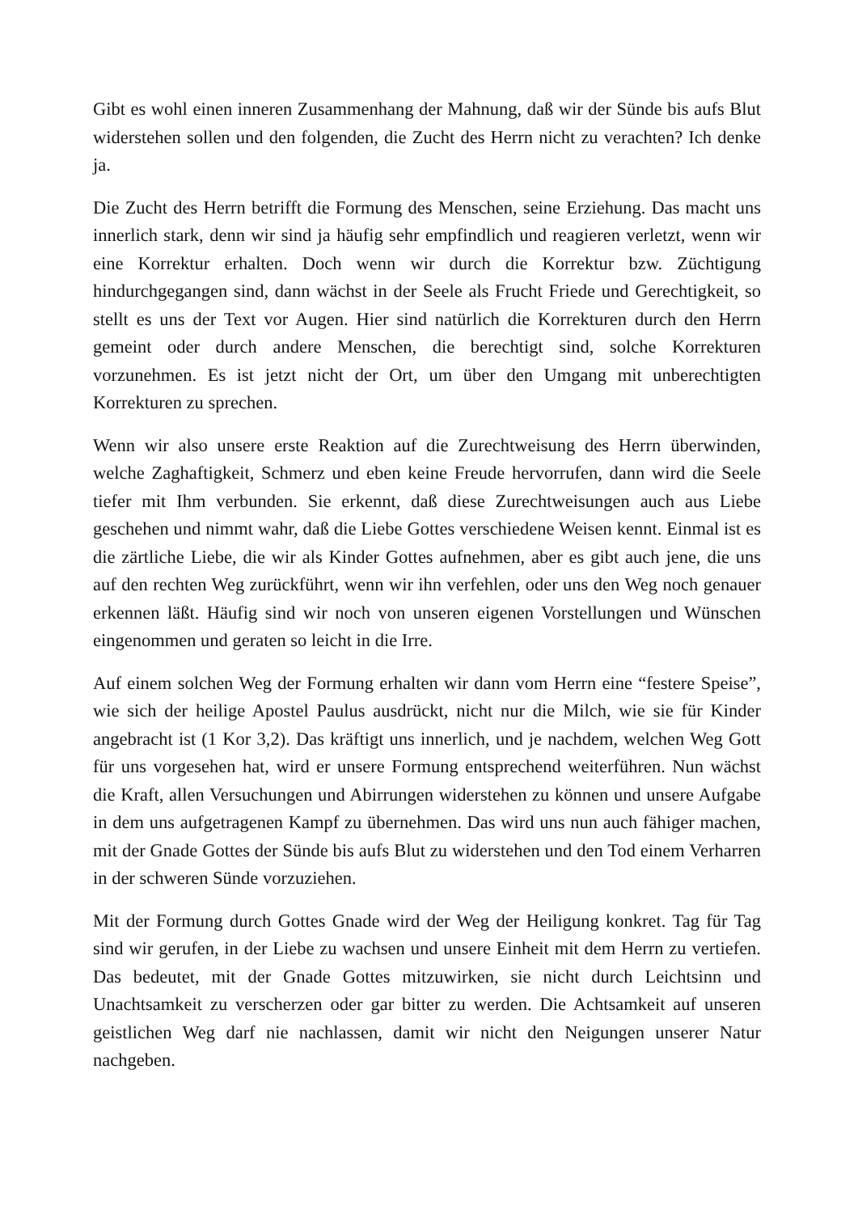Gibt es wohl einen inneren Zusammenhang der Mahnung, daß wir der Sünde bis aufs Blut widerstehen sollen und den folgenden, die Zucht des Herrn nicht zu verachten? Ich denke ja.
Die Zucht des Herrn betrifft die Formung des Menschen, seine Erziehung. Das macht uns innerlich stark, denn wir sind ja häufig sehr empfindlich und reagieren verletzt, wenn wir eine Korrektur erhalten. Doch wenn wir durch die Korrektur bzw. Züchtigung hindurchgegangen sind, dann wächst in der Seele als Frucht Friede und Gerechtigkeit, so stellt es uns der Text vor Augen. Hier sind natürlich die Korrekturen durch den Herrn gemeint oder durch andere Menschen, die berechtigt sind, solche Korrekturen vorzunehmen. Es ist jetzt nicht der Ort, um über den Umgang mit unberechtigten Korrekturen zu sprechen.
Wenn wir also unsere erste Reaktion auf die Zurechtweisung des Herrn überwinden, welche Zaghaftigkeit, Schmerz und eben keine Freude hervorrufen, dann wird die Seele tiefer mit Ihm verbunden. Sie erkennt, daß diese Zurechtweisungen auch aus Liebe geschehen und nimmt wahr, daß die Liebe Gottes verschiedene Weisen kennt. Einmal ist es die zärtliche Liebe, die wir als Kinder Gottes aufnehmen, aber es gibt auch jene, die uns auf den rechten Weg zurückführt, wenn wir ihn verfehlen, oder uns den Weg noch genauer erkennen läßt. Häufig sind wir noch von unseren eigenen Vorstellungen und Wünschen eingenommen und geraten so leicht in die Irre.
Auf einem solchen Weg der Formung erhalten wir dann vom Herrn eine “festere Speise”, wie sich der heilige Apostel Paulus ausdrückt, nicht nur die Milch, wie sie für Kinder angebracht ist (1 Kor 3,2). Das kräftigt uns innerlich, und je nachdem, welchen Weg Gott für uns vorgesehen hat, wird er unsere Formung entsprechend weiterführen. Nun wächst die Kraft, allen Versuchungen und Abirrungen widerstehen zu können und unsere Aufgabe in dem uns aufgetragenen Kampf zu übernehmen. Das wird uns nun auch fähiger machen, mit der Gnade Gottes der Sünde bis aufs Blut zu widerstehen und den Tod einem Verharren in der schweren Sünde vorzuziehen.
Mit der Formung durch Gottes Gnade wird der Weg der Heiligung konkret. Tag für Tag sind wir gerufen, in der Liebe zu wachsen und unsere Einheit mit dem Herrn zu vertiefen. Das bedeutet, mit der Gnade Gottes mitzuwirken, sie nicht durch Leichtsinn und Unachtsamkeit zu verscherzen oder gar bitter zu werden. Die Achtsamkeit auf unseren geistlichen Weg darf nie nachlassen, damit wir nicht den Neigungen unserer Natur nachgeben.